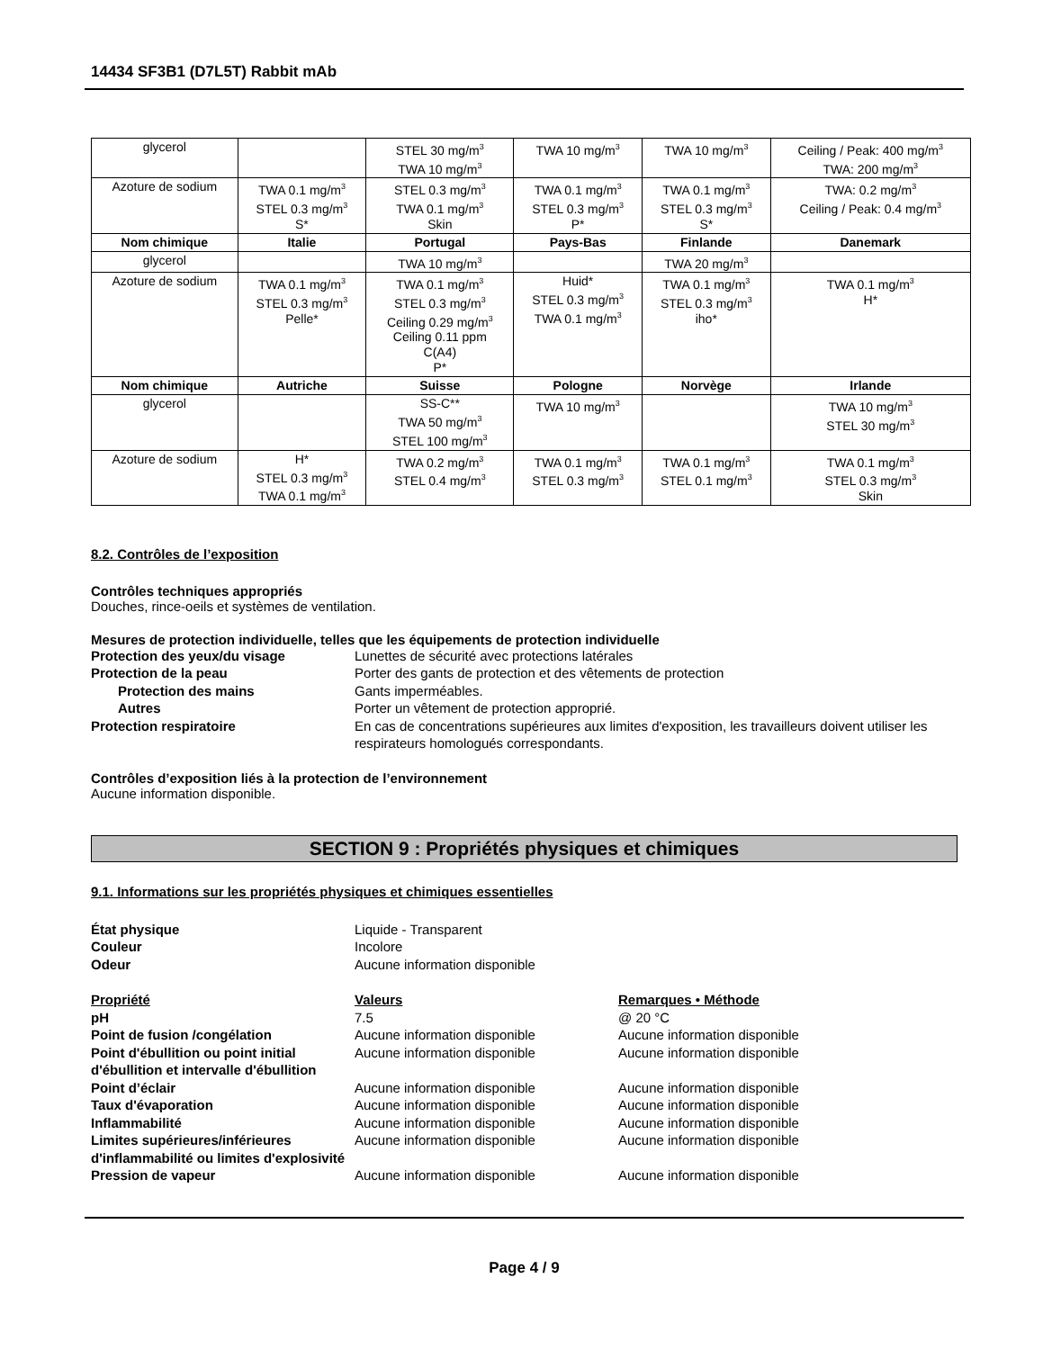14434 SF3B1 (D7L5T) Rabbit mAb
| glycerol | | STEL 30 mg/m<sup>3</sup> TWA 10 mg/m<sup>3</sup> | TWA 10 mg/m<sup>3</sup> | TWA 10 mg/m<sup>3</sup> | Ceiling / Peak: 400 mg/m<sup>3</sup> TWA: 200 mg/m<sup>3</sup> |
| Azoture de sodium | TWA 0.1 mg/m<sup>3</sup> STEL 0.3 mg/m<sup>3</sup> S* | STEL 0.3 mg/m<sup>3</sup> TWA 0.1 mg/m<sup>3</sup> Skin | TWA 0.1 mg/m<sup>3</sup> STEL 0.3 mg/m<sup>3</sup> P* | TWA 0.1 mg/m<sup>3</sup> STEL 0.3 mg/m<sup>3</sup> S* | TWA: 0.2 mg/m<sup>3</sup> Ceiling / Peak: 0.4 mg/m<sup>3</sup> |
| Nom chimique | Italie | Portugal | Pays-Bas | Finlande | Danemark |
| glycerol | | TWA 10 mg/m<sup>3</sup> | | TWA 20 mg/m<sup>3</sup> | |
| Azoture de sodium | TWA 0.1 mg/m<sup>3</sup> STEL 0.3 mg/m<sup>3</sup> Pelle* | TWA 0.1 mg/m<sup>3</sup> STEL 0.3 mg/m<sup>3</sup> Ceiling 0.29 mg/m<sup>3</sup> Ceiling 0.11 ppm C(A4) P* | Huid* STEL 0.3 mg/m<sup>3</sup> TWA 0.1 mg/m<sup>3</sup> | TWA 0.1 mg/m<sup>3</sup> STEL 0.3 mg/m<sup>3</sup> iho* | TWA 0.1 mg/m<sup>3</sup> H* |
| Nom chimique | Autriche | Suisse | Pologne | Norvège | Irlande |
| glycerol | | SS-C** TWA 50 mg/m<sup>3</sup> STEL 100 mg/m<sup>3</sup> | TWA 10 mg/m<sup>3</sup> | | TWA 10 mg/m<sup>3</sup> STEL 30 mg/m<sup>3</sup> |
| Azoture de sodium | H* STEL 0.3 mg/m<sup>3</sup> TWA 0.1 mg/m<sup>3</sup> | TWA 0.2 mg/m<sup>3</sup> STEL 0.4 mg/m<sup>3</sup> | TWA 0.1 mg/m<sup>3</sup> STEL 0.3 mg/m<sup>3</sup> | TWA 0.1 mg/m<sup>3</sup> STEL 0.1 mg/m<sup>3</sup> | TWA 0.1 mg/m<sup>3</sup> STEL 0.3 mg/m<sup>3</sup> Skin |
8.2. Contrôles de l’exposition
Contrôles techniques appropriés
Douches, rince-oeils et systèmes de ventilation.
Mesures de protection individuelle, telles que les équipements de protection individuelle
Protection des yeux/du visage Lunettes de sécurité avec protections latérales Protection de la peau Porter des gants de protection et des vêtements de protection Protection des mains Gants imperméables. Autres Porter un vêtement de protection approprié. Protection respiratoire En cas de concentrations supérieures aux limites d'exposition, les travailleurs doivent utiliser les respirateurs homologués correspondants.
Contrôles d’exposition liés à la protection de l’environnement
Aucune information disponible.
SECTION 9 : Propriétés physiques et chimiques
9.1. Informations sur les propriétés physiques et chimiques essentielles
État physique Liquide - Transparent Couleur Incolore Odeur Aucune information disponible
Propriété Valeurs Remarques • Méthode pH 7.5 @ 20 °C Point de fusion /congélation Aucune information disponible Aucune information disponible Point d'ébullition ou point initial d'ébullition et intervalle d'ébullition Aucune information disponible Aucune information disponible Point d’éclair Aucune information disponible Aucune information disponible Taux d'évaporation Aucune information disponible Aucune information disponible Inflammabilité Aucune information disponible Aucune information disponible Limites supérieures/inférieures d'inflammabilité ou limites d'explosivité Aucune information disponible Aucune information disponible Pression de vapeur Aucune information disponible Aucune information disponible
Page 4 / 9